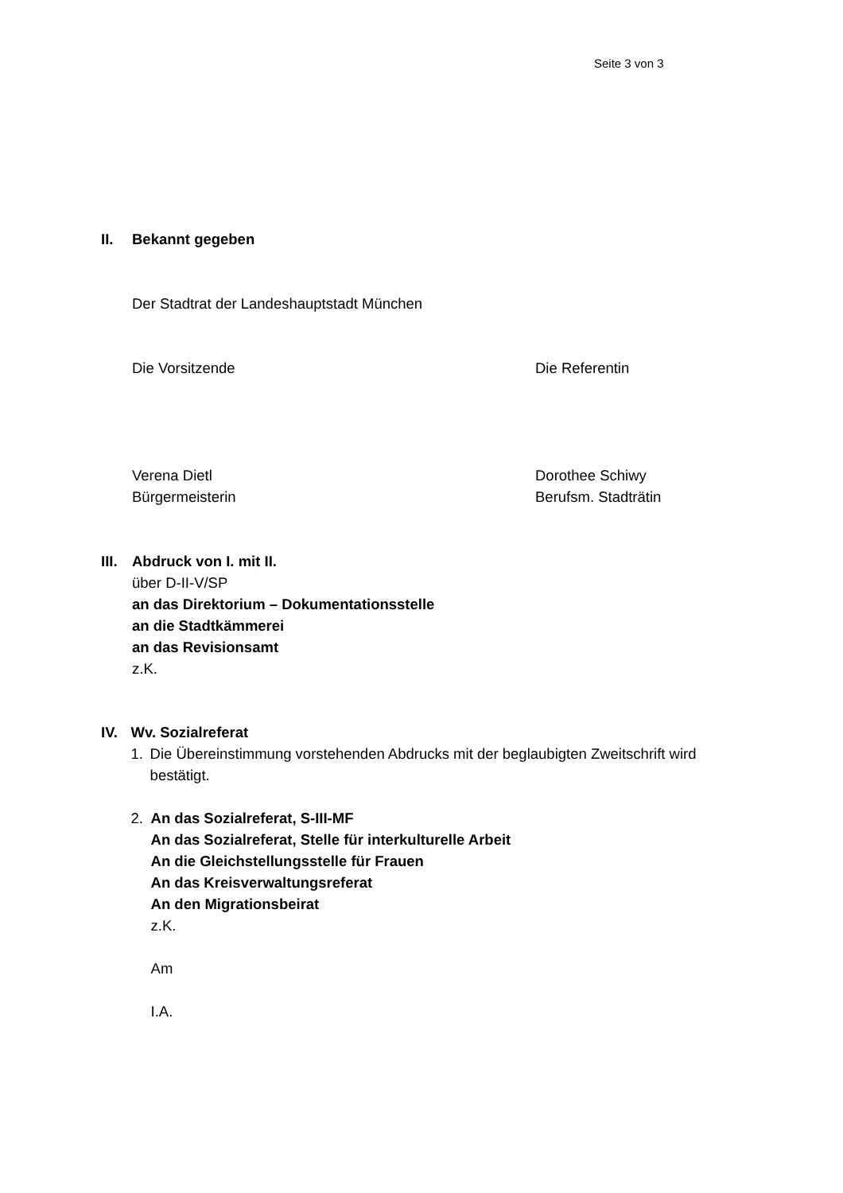Seite 3 von 3
II. Bekannt gegeben
Der Stadtrat der Landeshauptstadt München
Die Vorsitzende Die Referentin
Verena Dietl
Bürgermeisterin
Dorothee Schiwy
Berufsm. Stadträtin
III.
Abdruck von I. mit II.
über D-II-V/SP
an das Direktorium – Dokumentationsstelle
an die Stadtkämmerei
an das Revisionsamt
z.K.
IV. Wv. Sozialreferat
1. Die Übereinstimmung vorstehenden Abdrucks mit der beglaubigten Zweitschrift wird bestätigt.
2. An das Sozialreferat, S-III-MF
An das Sozialreferat, Stelle für interkulturelle Arbeit
An die Gleichstellungsstelle für Frauen
An das Kreisverwaltungsreferat
An den Migrationsbeirat
z.K.
Am
I.A.